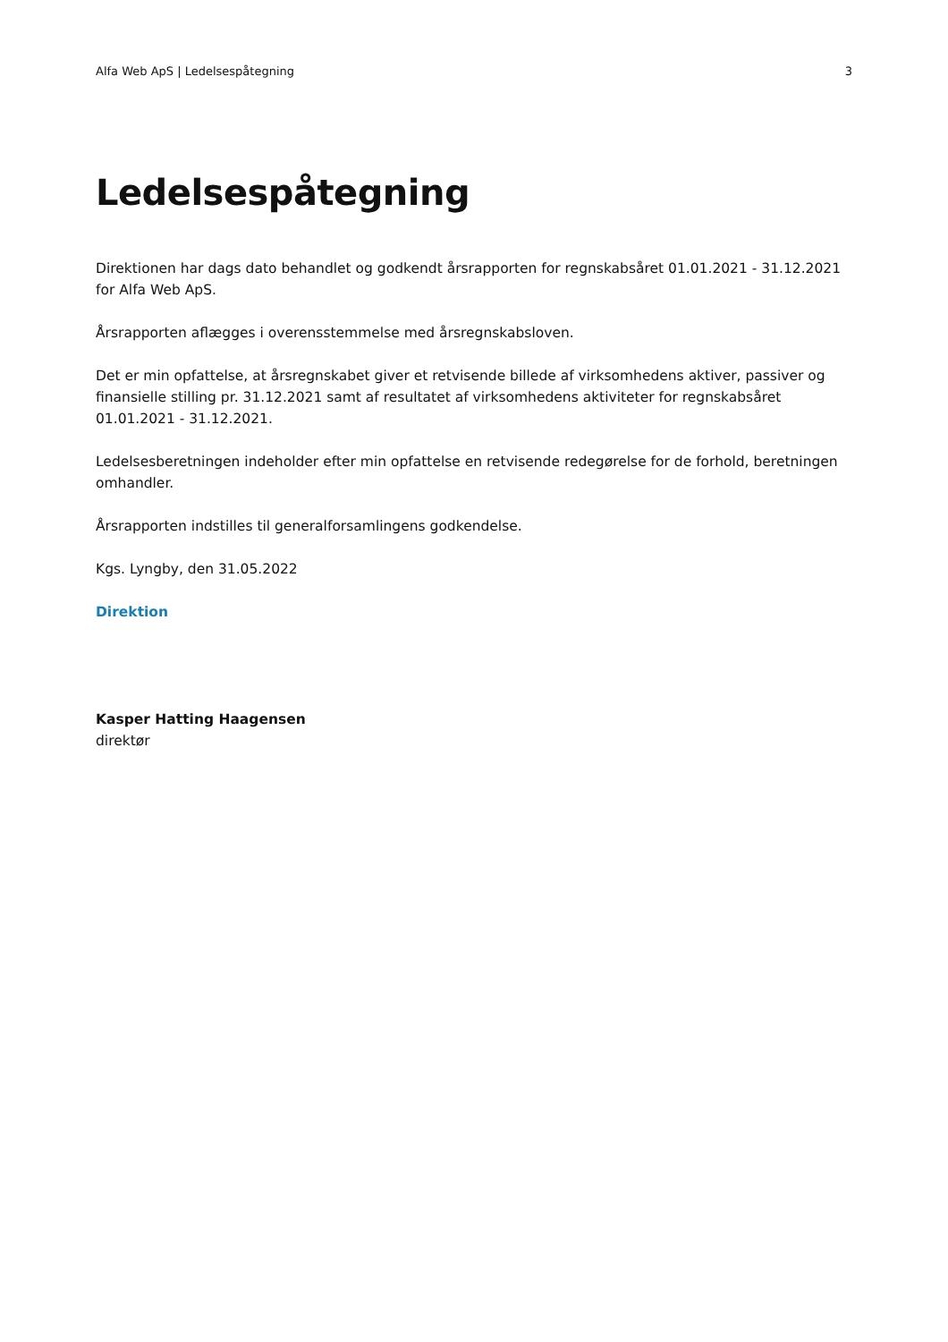Alfa Web ApS | Ledelsespåtegning 3
Ledelsespåtegning
Direktionen har dags dato behandlet og godkendt årsrapporten for regnskabsåret 01.01.2021 - 31.12.2021 for Alfa Web ApS.
Årsrapporten aflægges i overensstemmelse med årsregnskabsloven.
Det er min opfattelse, at årsregnskabet giver et retvisende billede af virksomhedens aktiver, passiver og finansielle stilling pr. 31.12.2021 samt af resultatet af virksomhedens aktiviteter for regnskabsåret 01.01.2021 - 31.12.2021.
Ledelsesberetningen indeholder efter min opfattelse en retvisende redegørelse for de forhold, beretningen omhandler.
Årsrapporten indstilles til generalforsamlingens godkendelse.
Kgs. Lyngby, den 31.05.2022
Direktion
Kasper Hatting Haagensen
direktør